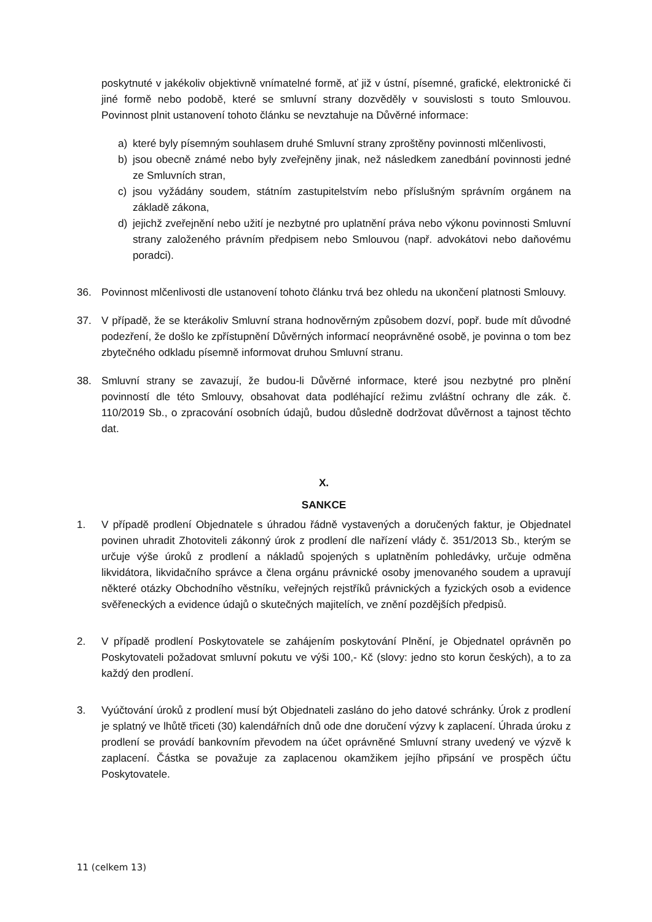poskytnuté v jakékoliv objektivně vnímatelné formě, ať již v ústní, písemné, grafické, elektronické či jiné formě nebo podobě, které se smluvní strany dozvěděly v souvislosti s touto Smlouvou. Povinnost plnit ustanovení tohoto článku se nevztahuje na Důvěrné informace:
a) které byly písemným souhlasem druhé Smluvní strany zproštěny povinnosti mlčenlivosti,
b) jsou obecně známé nebo byly zveřejněny jinak, než následkem zanedbání povinnosti jedné ze Smluvních stran,
c) jsou vyžádány soudem, státním zastupitelstvím nebo příslušným správním orgánem na základě zákona,
d) jejichž zveřejnění nebo užití je nezbytné pro uplatnění práva nebo výkonu povinnosti Smluvní strany založeného právním předpisem nebo Smlouvou (např. advokátovi nebo daňovému poradci).
36. Povinnost mlčenlivosti dle ustanovení tohoto článku trvá bez ohledu na ukončení platnosti Smlouvy.
37. V případě, že se kterákoliv Smluvní strana hodnověrným způsobem dozví, popř. bude mít důvodné podezření, že došlo ke zpřístupnění Důvěrných informací neoprávněné osobě, je povinna o tom bez zbytečného odkladu písemně informovat druhou Smluvní stranu.
38. Smluvní strany se zavazují, že budou-li Důvěrné informace, které jsou nezbytné pro plnění povinností dle této Smlouvy, obsahovat data podléhající režimu zvláštní ochrany dle zák. č. 110/2019 Sb., o zpracování osobních údajů, budou důsledně dodržovat důvěrnost a tajnost těchto dat.
X.
SANKCE
1. V případě prodlení Objednatele s úhradou řádně vystavených a doručených faktur, je Objednatel povinen uhradit Zhotoviteli zákonný úrok z prodlení dle nařízení vlády č. 351/2013 Sb., kterým se určuje výše úroků z prodlení a nákladů spojených s uplatněním pohledávky, určuje odměna likvidátora, likvidačního správce a člena orgánu právnické osoby jmenovaného soudem a upravují některé otázky Obchodního věstníku, veřejných rejstříků právnických a fyzických osob a evidence svěřeneckých a evidence údajů o skutečných majitelích, ve znění pozdějších předpisů.
2. V případě prodlení Poskytovatele se zahájením poskytování Plnění, je Objednatel oprávněn po Poskytovateli požadovat smluvní pokutu ve výši 100,- Kč (slovy: jedno sto korun českých), a to za každý den prodlení.
3. Vyúčtování úroků z prodlení musí být Objednateli zasláno do jeho datové schránky. Úrok z prodlení je splatný ve lhůtě třiceti (30) kalendářních dnů ode dne doručení výzvy k zaplacení. Úhrada úroku z prodlení se provádí bankovním převodem na účet oprávněné Smluvní strany uvedený ve výzvě k zaplacení. Částka se považuje za zaplacenou okamžikem jejího připsání ve prospěch účtu Poskytovatele.
11 (celkem 13)